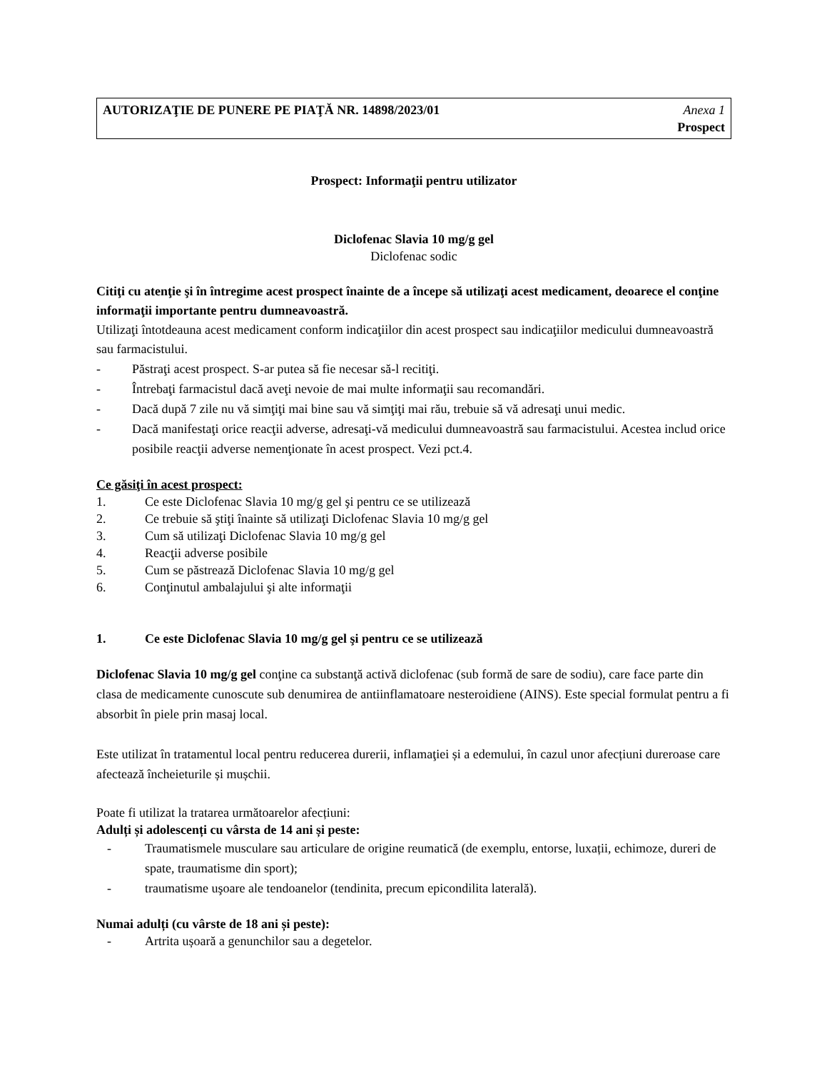AUTORIZAŢIE DE PUNERE PE PIAŢĂ NR. 14898/2023/01
Anexa 1
Prospect
Prospect: Informaţii pentru utilizator
Diclofenac Slavia 10 mg/g gel
Diclofenac sodic
Citiţi cu atenţie şi în întregime acest prospect înainte de a începe să utilizaţi acest medicament, deoarece el conţine informaţii importante pentru dumneavoastră.
Utilizaţi întotdeauna acest medicament conform indicaţiilor din acest prospect sau indicaţiilor medicului dumneavoastră sau farmacistului.
- Păstraţi acest prospect. S-ar putea să fie necesar să-l recitiţi.
- Întrebaţi farmacistul dacă aveţi nevoie de mai multe informaţii sau recomandări.
- Dacă după 7 zile nu vă simţiţi mai bine sau vă simţiţi mai rău, trebuie să vă adresaţi unui medic.
- Dacă manifestaţi orice reacţii adverse, adresaţi-vă medicului dumneavoastră sau farmacistului. Acestea includ orice posibile reacţii adverse nemenţionate în acest prospect. Vezi pct.4.
Ce găsiţi în acest prospect:
1. Ce este Diclofenac Slavia 10 mg/g gel şi pentru ce se utilizează
2. Ce trebuie să ştiţi înainte să utilizaţi Diclofenac Slavia 10 mg/g gel
3. Cum să utilizaţi Diclofenac Slavia 10 mg/g gel
4. Reacţii adverse posibile
5. Cum se păstrează Diclofenac Slavia 10 mg/g gel
6. Conţinutul ambalajului şi alte informaţii
1. Ce este Diclofenac Slavia 10 mg/g gel şi pentru ce se utilizează
Diclofenac Slavia 10 mg/g gel conţine ca substanţă activă diclofenac (sub formă de sare de sodiu), care face parte din clasa de medicamente cunoscute sub denumirea de antiinflamatoare nesteroidiene (AINS). Este special formulat pentru a fi absorbit în piele prin masaj local.
Este utilizat în tratamentul local pentru reducerea durerii, inflamaţiei și a edemului, în cazul unor afecțiuni dureroase care afectează încheieturile și mușchii.
Poate fi utilizat la tratarea următoarelor afecțiuni:
Adulți și adolescenți cu vârsta de 14 ani și peste:
- Traumatismele musculare sau articulare de origine reumatică (de exemplu, entorse, luxații, echimoze, dureri de spate, traumatisme din sport);
- traumatisme uşoare ale tendoanelor (tendinita, precum epicondilita laterală).
Numai adulți (cu vârste de 18 ani și peste):
- Artrita ușoară a genunchilor sau a degetelor.